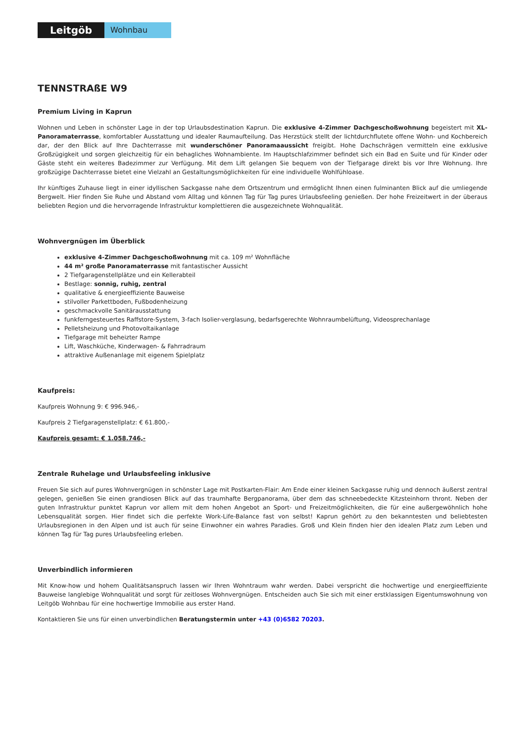Leitgöb
Wohnbau
TENNSTRAßE W9
Premium Living in Kaprun
Wohnen und Leben in schönster Lage in der top Urlaubsdestination Kaprun. Die exklusive 4-Zimmer Dachgeschoßwohnung begeistert mit XL-Panoramaterrasse, komfortabler Ausstattung und idealer Raumaufteilung. Das Herzstück stellt der lichtdurchflutete offene Wohn- und Kochbereich dar, der den Blick auf Ihre Dachterrasse mit wunderschöner Panoramaaussicht freigibt. Hohe Dachschrägen vermitteln eine exklusive Großzügigkeit und sorgen gleichzeitig für ein behagliches Wohnambiente. Im Hauptschlafzimmer befindet sich ein Bad en Suite und für Kinder oder Gäste steht ein weiteres Badezimmer zur Verfügung. Mit dem Lift gelangen Sie bequem von der Tiefgarage direkt bis vor Ihre Wohnung. Ihre großzügige Dachterrasse bietet eine Vielzahl an Gestaltungsmöglichkeiten für eine individuelle Wohlfühloase.
Ihr künftiges Zuhause liegt in einer idyllischen Sackgasse nahe dem Ortszentrum und ermöglicht Ihnen einen fulminanten Blick auf die umliegende Bergwelt. Hier finden Sie Ruhe und Abstand vom Alltag und können Tag für Tag pures Urlaubsfeeling genießen. Der hohe Freizeitwert in der überaus beliebten Region und die hervorragende Infrastruktur komplettieren die ausgezeichnete Wohnqualität.
Wohnvergnügen im Überblick
exklusive 4-Zimmer Dachgeschoßwohnung mit ca. 109 m² Wohnfläche
44 m² große Panoramaterrasse mit fantastischer Aussicht
2 Tiefgaragenstellplätze und ein Kellerabteil
Bestlage: sonnig, ruhig, zentral
qualitative & energieeffiziente Bauweise
stilvoller Parkettboden, Fußbodenheizung
geschmackvolle Sanitärausstattung
funkferngesteuertes Raffstore-System, 3-fach Isolier-verglasung, bedarfsgerechte Wohnraumbelüftung, Videosprechanlage
Pelletsheizung und Photovoltaikanlage
Tiefgarage mit beheizter Rampe
Lift, Waschküche, Kinderwagen- & Fahrradraum
attraktive Außenanlage mit eigenem Spielplatz
Kaufpreis:
Kaufpreis Wohnung 9: € 996.946,-
Kaufpreis 2 Tiefgaragenstellplatz: € 61.800,-
Kaufpreis gesamt: € 1.058.746,-
Zentrale Ruhelage und Urlaubsfeeling inklusive
Freuen Sie sich auf pures Wohnvergnügen in schönster Lage mit Postkarten-Flair: Am Ende einer kleinen Sackgasse ruhig und dennoch äußerst zentral gelegen, genießen Sie einen grandiosen Blick auf das traumhafte Bergpanorama, über dem das schneebedeckte Kitzsteinhorn thront. Neben der guten Infrastruktur punktet Kaprun vor allem mit dem hohen Angebot an Sport- und Freizeitmöglichkeiten, die für eine außergewöhnlich hohe Lebensqualität sorgen. Hier findet sich die perfekte Work-Life-Balance fast von selbst! Kaprun gehört zu den bekanntesten und beliebtesten Urlaubsregionen in den Alpen und ist auch für seine Einwohner ein wahres Paradies. Groß und Klein finden hier den idealen Platz zum Leben und können Tag für Tag pures Urlaubsfeeling erleben.
Unverbindlich informieren
Mit Know-how und hohem Qualitätsanspruch lassen wir Ihren Wohntraum wahr werden. Dabei verspricht die hochwertige und energieeffiziente Bauweise langlebige Wohnqualität und sorgt für zeitloses Wohnvergnügen. Entscheiden auch Sie sich mit einer erstklassigen Eigentumswohnung von Leitgöb Wohnbau für eine hochwertige Immobilie aus erster Hand.
Kontaktieren Sie uns für einen unverbindlichen Beratungstermin unter +43 (0)6582 70203.